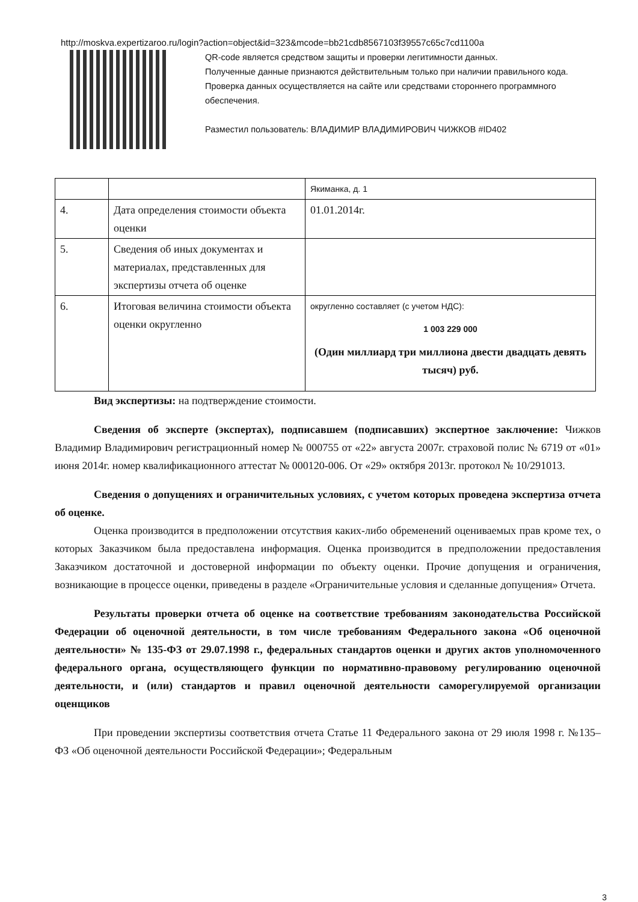http://moskva.expertizaroo.ru/login?action=object&id=323&mcode=bb21cdb8567103f39557c65c7cd1100a
QR-code является средством защиты и проверки легитимности данных.
Полученные данные признаются действительным только при наличии правильного кода.
Проверка данных осуществляется на сайте или средствами стороннего программного обеспечения.
Разместил пользователь: ВЛАДИМИР ВЛАДИМИРОВИЧ ЧИЖКОВ #ID402
| | | Якиманка, д. 1 |
| 4. | Дата определения стоимости объекта оценки | 01.01.2014г. |
| 5. | Сведения об иных документах и материалах, представленных для экспертизы отчета об оценке | |
| 6. | Итоговая величина стоимости объекта оценки округленно | округленно составляет (с учетом НДС): 1 003 229 000 (Один миллиард три миллиона двести двадцать девять тысяч) руб. |
Вид экспертизы: на подтверждение стоимости.
Сведения об эксперте (экспертах), подписавшем (подписавших) экспертное заключение: Чижков Владимир Владимирович регистрационный номер № 000755 от «22» августа 2007г. страховой полис № 6719 от «01» июня 2014г. номер квалификационного аттестат № 000120-006. От «29» октября 2013г. протокол № 10/291013.
Сведения о допущениях и ограничительных условиях, с учетом которых проведена экспертиза отчета об оценке.
Оценка производится в предположении отсутствия каких-либо обременений оцениваемых прав кроме тех, о которых Заказчиком была предоставлена информация. Оценка производится в предположении предоставления Заказчиком достаточной и достоверной информации по объекту оценки. Прочие допущения и ограничения, возникающие в процессе оценки, приведены в разделе «Ограничительные условия и сделанные допущения» Отчета.
Результаты проверки отчета об оценке на соответствие требованиям законодательства Российской Федерации об оценочной деятельности, в том числе требованиям Федерального закона «Об оценочной деятельности» № 135-ФЗ от 29.07.1998 г., федеральных стандартов оценки и других актов уполномоченного федерального органа, осуществляющего функции по нормативно-правовому регулированию оценочной деятельности, и (или) стандартов и правил оценочной деятельности саморегулируемой организации оценщиков
При проведении экспертизы соответствия отчета Статье 11 Федерального закона от 29 июля 1998 г. №135–ФЗ «Об оценочной деятельности Российской Федерации»; Федеральным
3